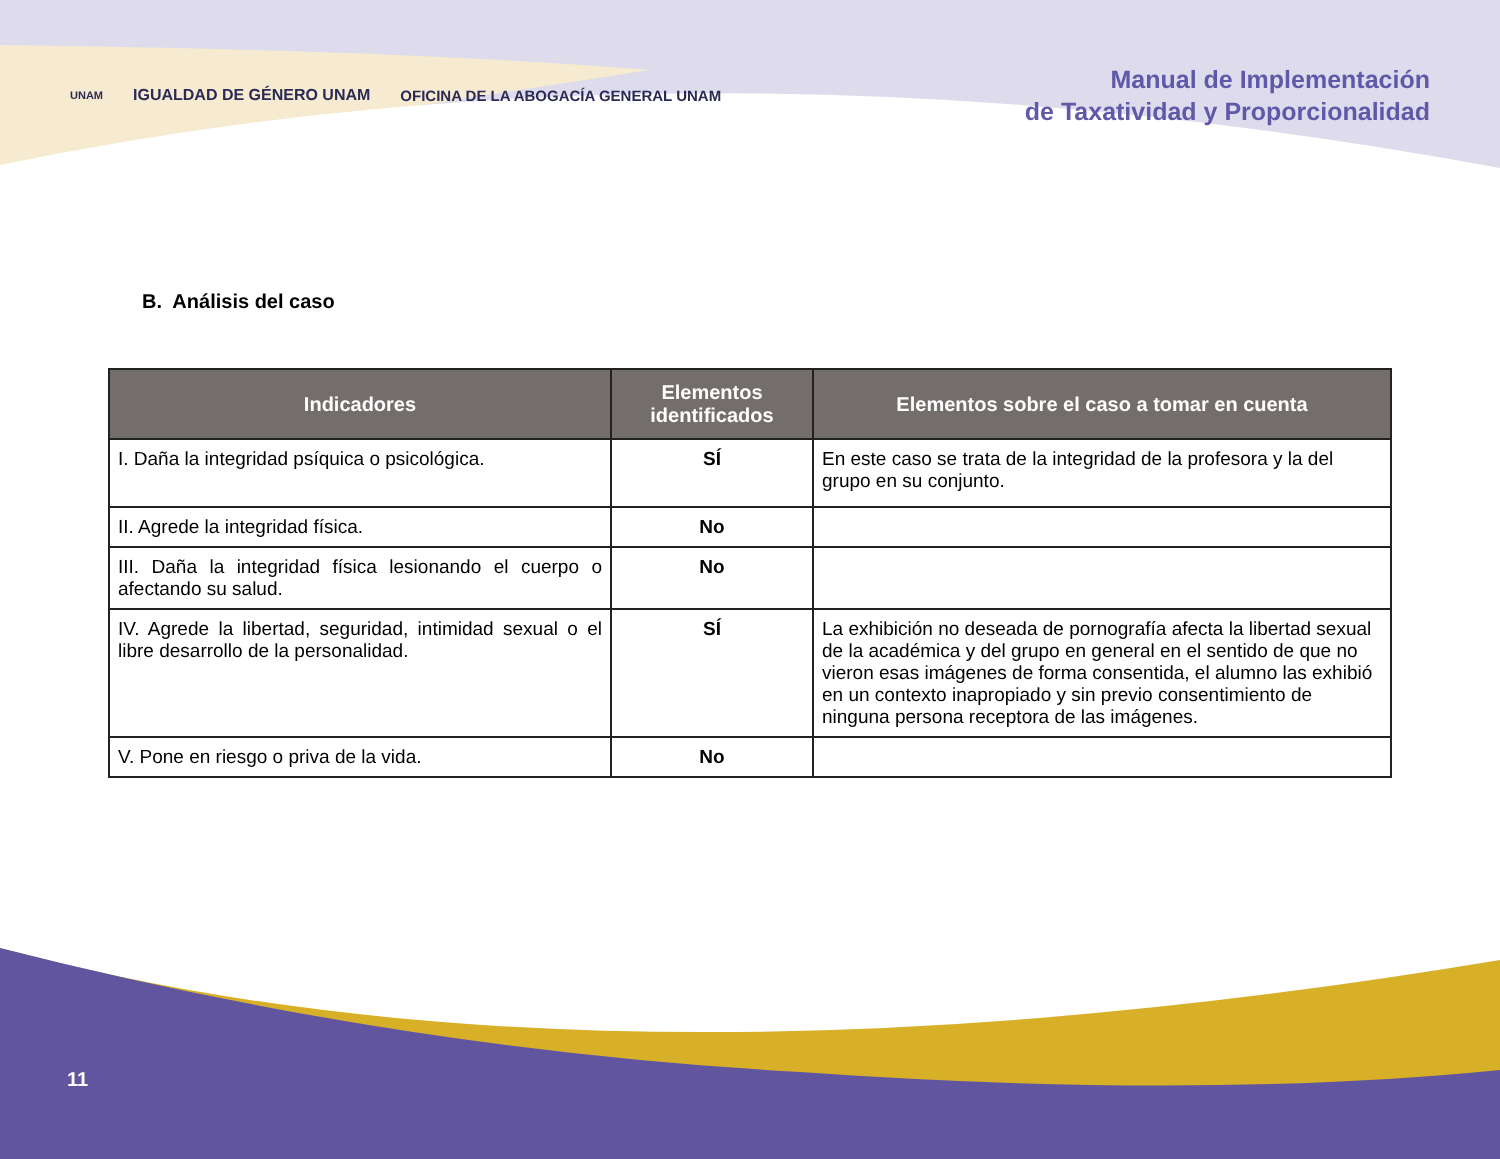UNAM IGUALDAD DE GÉNERO UNAM OFICINA DE LA ABOGACÍA GENERAL UNAM
Manual de Implementación
de Taxatividad y Proporcionalidad
B. Análisis del caso
| Indicadores | Elementos identificados | Elementos sobre el caso a tomar en cuenta |
| --- | --- | --- |
| I. Daña la integridad psíquica o psicológica. | SÍ | En este caso se trata de la integridad de la profesora y la del grupo en su conjunto. |
| II. Agrede la integridad física. | No | |
| III. Daña la integridad física lesionando el cuerpo o afectando su salud. | No | |
| IV. Agrede la libertad, seguridad, intimidad sexual o el libre desarrollo de la personalidad. | SÍ | La exhibición no deseada de pornografía afecta la libertad sexual de la académica y del grupo en general en el sentido de que no vieron esas imágenes de forma consentida, el alumno las exhibió en un contexto inapropiado y sin previo consentimiento de ninguna persona receptora de las imágenes. |
| V. Pone en riesgo o priva de la vida. | No | |
11